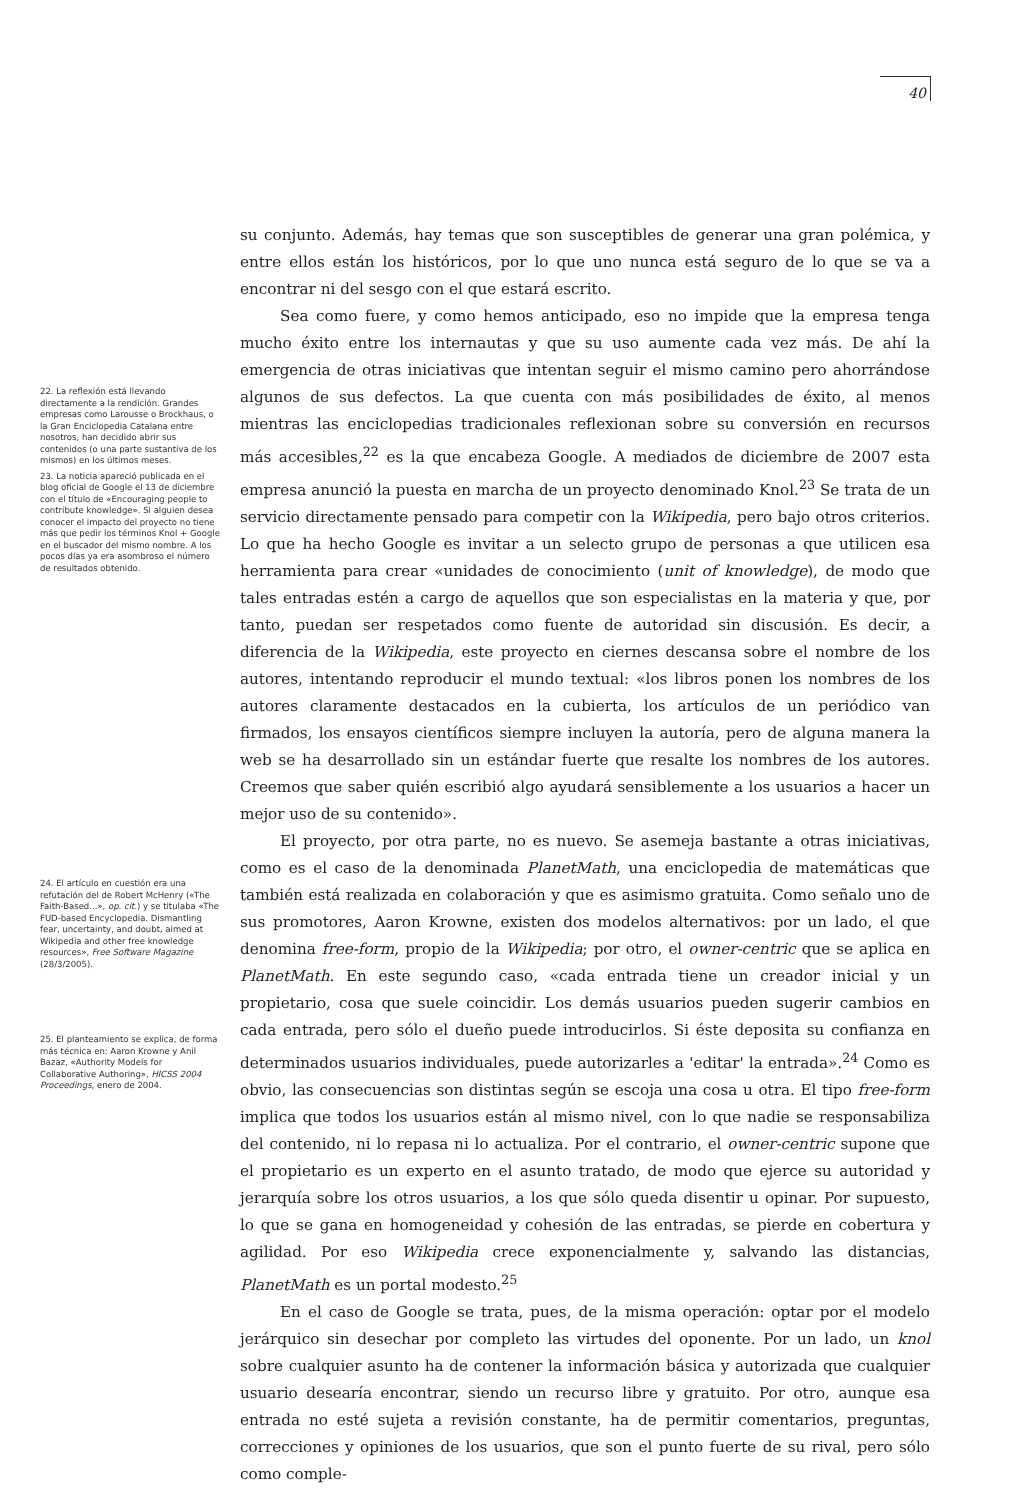40
22. La reflexión está llevando directamente a la rendición. Grandes empresas como Larousse o Brockhaus, o la Gran Enciclopedia Catalana entre nosotros, han decidido abrir sus contenidos (o una parte sustantiva de los mismos) en los últimos meses.
23. La noticia apareció publicada en el blog oficial de Google el 13 de diciembre con el título de «Encouraging people to contribute knowledge». Si alguien desea conocer el impacto del proyecto no tiene más que pedir los términos Knol + Google en el buscador del mismo nombre. A los pocos días ya era asombroso el número de resultados obtenido.
24. El artículo en cuestión era una refutación del de Robert McHenry («The Faith-Based...», op. cit.) y se titulaba «The FUD-based Encyclopedia. Dismantling fear, uncertainty, and doubt, aimed at Wikipedia and other free knowledge resources», Free Software Magazine (28/3/2005).
25. El planteamiento se explica, de forma más técnica en: Aaron Krowne y Anil Bazaz, «Authority Models for Collaborative Authoring», HICSS 2004 Proceedings, enero de 2004.
su conjunto. Además, hay temas que son susceptibles de generar una gran polémica, y entre ellos están los históricos, por lo que uno nunca está seguro de lo que se va a encontrar ni del sesgo con el que estará escrito.
Sea como fuere, y como hemos anticipado, eso no impide que la empresa tenga mucho éxito entre los internautas y que su uso aumente cada vez más. De ahí la emergencia de otras iniciativas que intentan seguir el mismo camino pero ahorrándose algunos de sus defectos. La que cuenta con más posibilidades de éxito, al menos mientras las enciclopedias tradicionales reflexionan sobre su conversión en recursos más accesibles,<sup>22</sup> es la que encabeza Google. A mediados de diciembre de 2007 esta empresa anunció la puesta en marcha de un proyecto denominado Knol.<sup>23</sup> Se trata de un servicio directamente pensado para competir con la Wikipedia, pero bajo otros criterios. Lo que ha hecho Google es invitar a un selecto grupo de personas a que utilicen esa herramienta para crear «unidades de conocimiento (unit of knowledge), de modo que tales entradas estén a cargo de aquellos que son especialistas en la materia y que, por tanto, puedan ser respetados como fuente de autoridad sin discusión. Es decir, a diferencia de la Wikipedia, este proyecto en ciernes descansa sobre el nombre de los autores, intentando reproducir el mundo textual: «los libros ponen los nombres de los autores claramente destacados en la cubierta, los artículos de un periódico van firmados, los ensayos científicos siempre incluyen la autoría, pero de alguna manera la web se ha desarrollado sin un estándar fuerte que resalte los nombres de los autores. Creemos que saber quién escribió algo ayudará sensiblemente a los usuarios a hacer un mejor uso de su contenido».
El proyecto, por otra parte, no es nuevo. Se asemeja bastante a otras iniciativas, como es el caso de la denominada PlanetMath, una enciclopedia de matemáticas que también está realizada en colaboración y que es asimismo gratuita. Como señalo uno de sus promotores, Aaron Krowne, existen dos modelos alternativos: por un lado, el que denomina free-form, propio de la Wikipedia; por otro, el owner-centric que se aplica en PlanetMath. En este segundo caso, «cada entrada tiene un creador inicial y un propietario, cosa que suele coincidir. Los demás usuarios pueden sugerir cambios en cada entrada, pero sólo el dueño puede introducirlos. Si éste deposita su confianza en determinados usuarios individuales, puede autorizarles a 'editar' la entrada».<sup>24</sup> Como es obvio, las consecuencias son distintas según se escoja una cosa u otra. El tipo free-form implica que todos los usuarios están al mismo nivel, con lo que nadie se responsabiliza del contenido, ni lo repasa ni lo actualiza. Por el contrario, el owner-centric supone que el propietario es un experto en el asunto tratado, de modo que ejerce su autoridad y jerarquía sobre los otros usuarios, a los que sólo queda disentir u opinar. Por supuesto, lo que se gana en homogeneidad y cohesión de las entradas, se pierde en cobertura y agilidad. Por eso Wikipedia crece exponencialmente y, salvando las distancias, PlanetMath es un portal modesto.<sup>25</sup>
En el caso de Google se trata, pues, de la misma operación: optar por el modelo jerárquico sin desechar por completo las virtudes del oponente. Por un lado, un knol sobre cualquier asunto ha de contener la información básica y autorizada que cualquier usuario desearía encontrar, siendo un recurso libre y gratuito. Por otro, aunque esa entrada no esté sujeta a revisión constante, ha de permitir comentarios, preguntas, correcciones y opiniones de los usuarios, que son el punto fuerte de su rival, pero sólo como comple-